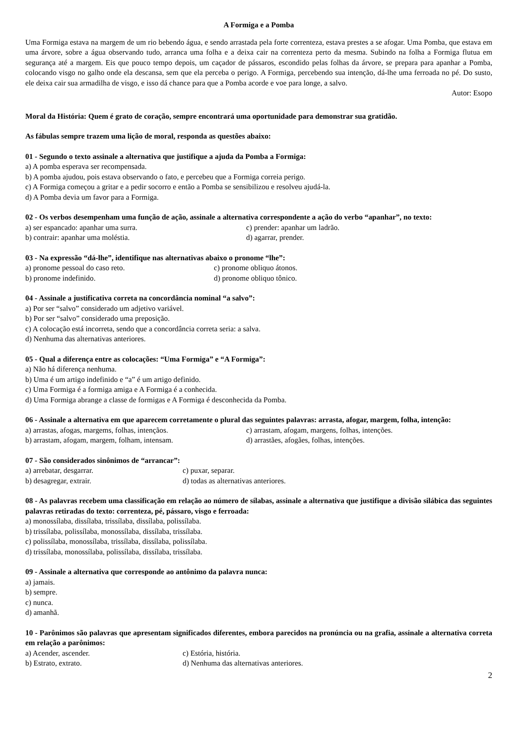A Formiga e a Pomba
Uma Formiga estava na margem de um rio bebendo água, e sendo arrastada pela forte correnteza, estava prestes a se afogar. Uma Pomba, que estava em uma árvore, sobre a água observando tudo, arranca uma folha e a deixa cair na correnteza perto da mesma. Subindo na folha a Formiga flutua em segurança até a margem. Eis que pouco tempo depois, um caçador de pássaros, escondido pelas folhas da árvore, se prepara para apanhar a Pomba, colocando visgo no galho onde ela descansa, sem que ela perceba o perigo. A Formiga, percebendo sua intenção, dá-lhe uma ferroada no pé. Do susto, ele deixa cair sua armadilha de visgo, e isso dá chance para que a Pomba acorde e voe para longe, a salvo.
Autor: Esopo
Moral da História: Quem é grato de coração, sempre encontrará uma oportunidade para demonstrar sua gratidão.
As fábulas sempre trazem uma lição de moral, responda as questões abaixo:
01 - Segundo o texto assinale a alternativa que justifique a ajuda da Pomba a Formiga:
a) A pomba esperava ser recompensada.
b) A pomba ajudou, pois estava observando o fato, e percebeu que a Formiga correia perigo.
c) A Formiga começou a gritar e a pedir socorro e então a Pomba se sensibilizou e resolveu ajudá-la.
d) A Pomba devia um favor para a Formiga.
02 - Os verbos desempenham uma função de ação, assinale a alternativa correspondente a ação do verbo “apanhar”, no texto:
a) ser espancado: apanhar uma surra. c) prender: apanhar um ladrão.
b) contrair: apanhar uma moléstia. d) agarrar, prender.
03 - Na expressão “dá-lhe”, identifique nas alternativas abaixo o pronome “lhe”:
a) pronome pessoal do caso reto. c) pronome obliquo átonos.
b) pronome indefinido. d) pronome obliquo tônico.
04 - Assinale a justificativa correta na concordância nominal “a salvo”:
a) Por ser “salvo” considerado um adjetivo variável.
b) Por ser “salvo” considerado uma preposição.
c) A colocação está incorreta, sendo que a concordância correta seria: a salva.
d) Nenhuma das alternativas anteriores.
05 - Qual a diferença entre as colocações: “Uma Formiga” e “A Formiga”:
a) Não há diferença nenhuma.
b) Uma é um artigo indefinido e “a” é um artigo definido.
c) Uma Formiga é a formiga amiga e A Formiga é a conhecida.
d) Uma Formiga abrange a classe de formigas e A Formiga é desconhecida da Pomba.
06 - Assinale a alternativa em que aparecem corretamente o plural das seguintes palavras: arrasta, afogar, margem, folha, intenção:
a) arrastas, afogas, margems, folhas, intençãos. c) arrastam, afogam, margens, folhas, intenções.
b) arrastam, afogam, margem, folham, intensam. d) arrastães, afogães, folhas, intenções.
07 - São considerados sinônimos de “arrancar”:
a) arrebatar, desgarrar. c) puxar, separar.
b) desagregar, extrair. d) todas as alternativas anteriores.
08 - As palavras recebem uma classificação em relação ao número de sílabas, assinale a alternativa que justifique a divisão silábica das seguintes palavras retiradas do texto: correnteza, pé, pássaro, visgo e ferroada:
a) monossílaba, dissílaba, trissílaba, dissílaba, polissílaba.
b) trissílaba, polissílaba, monossílaba, dissílaba, trissílaba.
c) polissílaba, monossílaba, trissílaba, dissílaba, polissílaba.
d) trissílaba, monossílaba, polissílaba, dissílaba, trissílaba.
09 - Assinale a alternativa que corresponde ao antônimo da palavra nunca:
a) jamais.
b) sempre.
c) nunca.
d) amanhã.
10 - Parônimos são palavras que apresentam significados diferentes, embora parecidos na pronúncia ou na grafia, assinale a alternativa correta em relação a parônimos:
a) Acender, ascender. c) Estória, história.
b) Estrato, extrato. d) Nenhuma das alternativas anteriores.
2